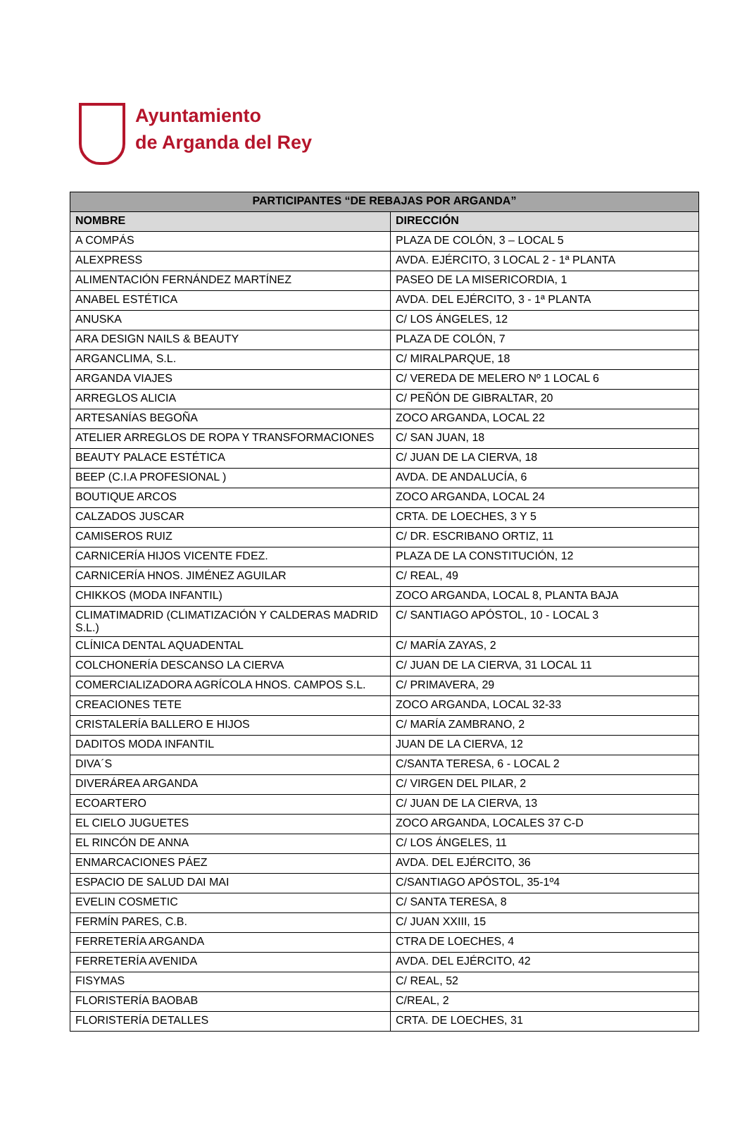Ayuntamiento
de Arganda del Rey
| PARTICIPANTES “DE REBAJAS POR ARGANDA” | |
| --- | --- |
| NOMBRE | DIRECCIÓN |
| A COMPÁS | PLAZA DE COLÓN, 3 – LOCAL 5 |
| ALEXPRESS | AVDA. EJÉRCITO, 3 LOCAL 2 - 1ª PLANTA |
| ALIMENTACIÓN FERNÁNDEZ MARTÍNEZ | PASEO DE LA MISERICORDIA, 1 |
| ANABEL ESTÉTICA | AVDA. DEL EJÉRCITO, 3 - 1ª PLANTA |
| ANUSKA | C/ LOS ÁNGELES, 12 |
| ARA DESIGN NAILS & BEAUTY | PLAZA DE COLÓN, 7 |
| ARGANCLIMA, S.L. | C/ MIRALPARQUE, 18 |
| ARGANDA VIAJES | C/ VEREDA DE MELERO Nº 1 LOCAL 6 |
| ARREGLOS ALICIA | C/ PEÑÓN DE GIBRALTAR, 20 |
| ARTESANÍAS BEGOÑA | ZOCO ARGANDA, LOCAL 22 |
| ATELIER ARREGLOS DE ROPA Y TRANSFORMACIONES | C/ SAN JUAN, 18 |
| BEAUTY PALACE ESTÉTICA | C/ JUAN DE LA CIERVA, 18 |
| BEEP (C.I.A PROFESIONAL ) | AVDA. DE ANDALUCÍA, 6 |
| BOUTIQUE ARCOS | ZOCO ARGANDA, LOCAL 24 |
| CALZADOS JUSCAR | CRTA. DE LOECHES, 3 Y 5 |
| CAMISEROS RUIZ | C/ DR. ESCRIBANO ORTIZ, 11 |
| CARNICERÍA HIJOS VICENTE FDEZ. | PLAZA DE LA CONSTITUCIÓN, 12 |
| CARNICERÍA HNOS. JIMÉNEZ AGUILAR | C/ REAL, 49 |
| CHIKKOS (MODA INFANTIL) | ZOCO ARGANDA, LOCAL 8, PLANTA BAJA |
| CLIMATIMADRID (CLIMATIZACIÓN Y CALDERAS MADRID S.L.) | C/ SANTIAGO APÓSTOL, 10 - LOCAL 3 |
| CLÍNICA DENTAL AQUADENTAL | C/ MARÍA ZAYAS, 2 |
| COLCHONERÍA DESCANSO LA CIERVA | C/ JUAN DE LA CIERVA, 31 LOCAL 11 |
| COMERCIALIZADORA AGRÍCOLA HNOS. CAMPOS S.L. | C/ PRIMAVERA, 29 |
| CREACIONES TETE | ZOCO ARGANDA, LOCAL 32-33 |
| CRISTALERÍA BALLERO E HIJOS | C/ MARÍA ZAMBRANO, 2 |
| DADITOS MODA INFANTIL | JUAN DE LA CIERVA, 12 |
| DIVA´S | C/SANTA TERESA, 6 - LOCAL 2 |
| DIVERÁREA ARGANDA | C/ VIRGEN DEL PILAR, 2 |
| ECOARTERO | C/ JUAN DE LA CIERVA, 13 |
| EL CIELO JUGUETES | ZOCO ARGANDA, LOCALES 37 C-D |
| EL RINCÓN DE ANNA | C/ LOS ÁNGELES, 11 |
| ENMARCACIONES PÁEZ | AVDA. DEL EJÉRCITO, 36 |
| ESPACIO DE SALUD DAI MAI | C/SANTIAGO APÓSTOL, 35-1º4 |
| EVELIN COSMETIC | C/ SANTA TERESA, 8 |
| FERMÍN PARES, C.B. | C/ JUAN XXIII, 15 |
| FERRETERÍA ARGANDA | CTRA DE LOECHES, 4 |
| FERRETERÍA AVENIDA | AVDA. DEL EJÉRCITO, 42 |
| FISYMAS | C/ REAL, 52 |
| FLORISTERÍA BAOBAB | C/REAL, 2 |
| FLORISTERÍA DETALLES | CRTA. DE LOECHES, 31 |